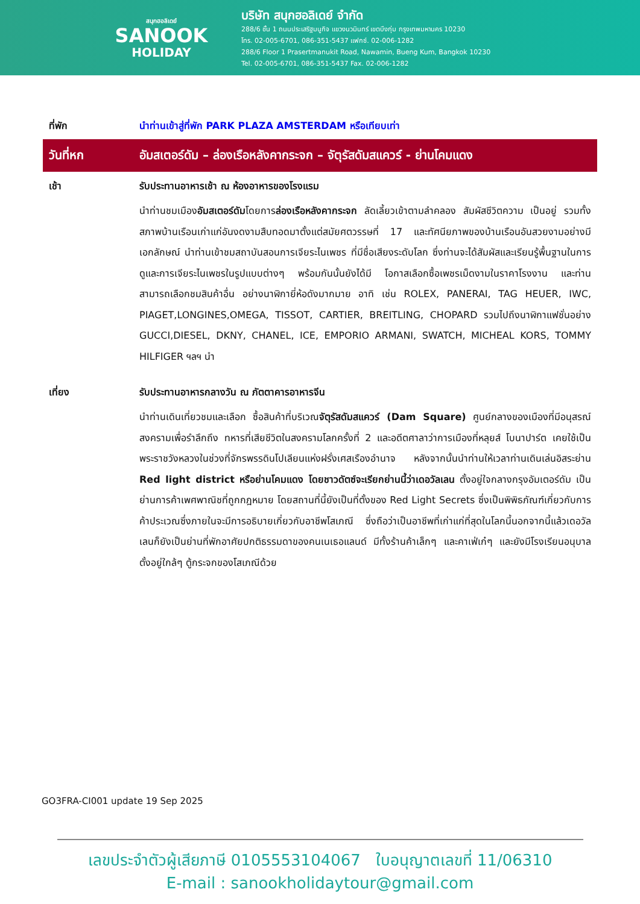สนุกฮอลิเดย์
SANOOK
HOLIDAY
บริษัท สนุกฮอลิเดย์ จำกัด
288/6 ชั้น 1 ถนนประเสริฐมนูกิจ แขวงนวมินทร์ เขตบึงกุ่ม กรุงเทพมหานคร 10230
โทร. 02-005-6701, 086-351-5437 แฟกซ์. 02-006-1282
288/6 Floor 1 Prasertmanukit Road, Nawamin, Bueng Kum, Bangkok 10230
Tel. 02-005-6701, 086-351-5437 Fax. 02-006-1282
ที่พัก นำท่านเข้าสู่ที่พัก PARK PLAZA AMSTERDAM หรือเทียบเท่า
วันที่หก อัมสเตอร์ดัม – ล่องเรือหลังคากระจก – จัตุรัสดัมสแควร์ - ย่านโคมแดง
เช้า รับประทานอาหารเช้า ณ ห้องอาหารของโรงแรม
นำท่านชมเมืองอัมสเตอร์ดัมโดยการล่องเรือหลังคากระจก ลัดเลี้ยวเข้าตามลำคลอง สัมผัสชีวิตความ เป็นอยู่ รวมทั้งสภาพบ้านเรือนเก่าแก่อันงดงามสืบทอดมาตั้งแต่สมัยศตวรรษที่ 17 และทัศนียภาพของบ้านเรือนอันสวยงามอย่างมีเอกลักษณ์ นำท่านเข้าชมสถาบันสอนการเจียระไนเพชร ที่มีชื่อเสียงระดับโลก ซึ่งท่านจะได้สัมผัสและเรียนรู้พื้นฐานในการดูและการเจียระไนเพชรในรูปแบบต่างๆ พร้อมกันนั้นยังได้มี โอกาสเลือกซื้อเพชรเม็ดงามในราคาโรงงาน และท่านสามารถเลือกชมสินค้าอื่น อย่างนาฬิกายี่ห้อดังมากมาย อาทิ เช่น ROLEX, PANERAI, TAG HEUER, IWC, PIAGET,LONGINES,OMEGA, TISSOT, CARTIER, BREITLING, CHOPARD รวมไปถึงนาฬิกาแฟชั่นอย่าง GUCCI,DIESEL, DKNY, CHANEL, ICE, EMPORIO ARMANI, SWATCH, MICHEAL KORS, TOMMY HILFIGER ฯลฯ นำ
เที่ยง รับประทานอาหารกลางวัน ณ ภัตตาคารอาหารจีน
นำท่านเดินเที่ยวชมและเลือก ซื้อสินค้าที่บริเวณจัตุรัสดัมสแควร์ (Dam Square) ศูนย์กลางของเมืองที่มีอนุสรณ์สงครามเพื่อรำลึกถึง ทหารที่เสียชีวิตในสงครามโลกครั้งที่ 2 และอดีตศาลาว่าการเมืองที่หลุยส์ โบนาปาร์ต เคยใช้เป็นพระราชวังหลวงในช่วงที่จักรพรรดินโปเลียนแห่งฝรั่งเศสเรืองอำนาจ หลังจากนั้นนำท่านให้เวลาท่านเดินเล่นอิสระย่าน Red light district หรือย่านโคมแดง โดยชาวดัตซ์จะเรียกย่านนี้ว่าเดอวัลเลน ตั้งอยู่ใจกลางกรุงอัมเตอร์ดัม เป็นย่านการค้าเพศพาณิชที่ถูกกฎหมาย โดยสถานที่นี้ยังเป็นที่ตั้งของ Red Light Secrets ซึ่งเป็นพิพิธภัณฑ์เกี่ยวกับการค้าประเวณซึ่งภายในจะมีการอธิบายเกี่ยวกับอาชีพโสเภณี ซึ่งถือว่าเป็นอาชีพที่เก่าแก่ที่สุดในโลกนี้นอกจากนี้แล้วเดอวัลเลนก็ยังเป็นย่านที่พักอาศัยปกติธรรมดาของคนเนเธอแลนด์ มีทั้งร้านค้าเล็กๆ และคาเฟ่เก๋ๆ และยังมีโรงเรียนอนุบาล ตั้งอยู่ใกล้ๆ ตู้กระจกของโสเภณีด้วย
GO3FRA-CI001 update 19 Sep 2025
เลขประจำตัวผู้เสียภาษี 0105553104067 ใบอนุญาตเลขที่ 11/06310
E-mail : sanookholidaytour@gmail.com